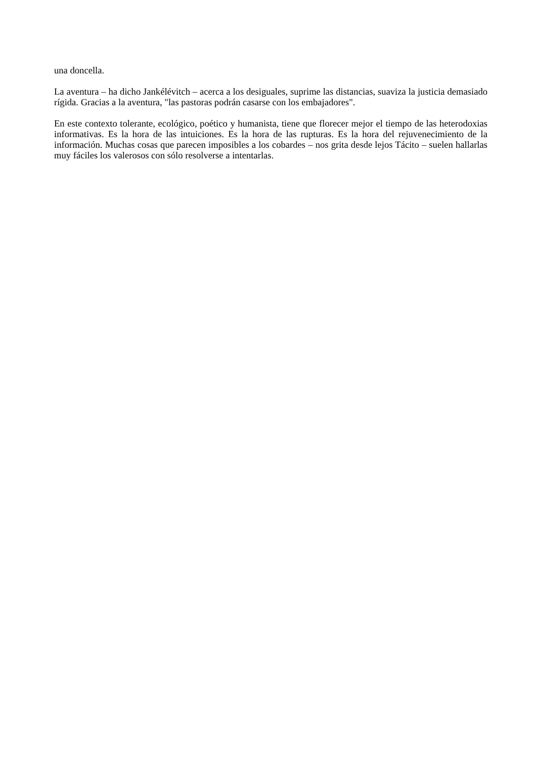una doncella.
La aventura – ha dicho Jankélévitch – acerca a los desiguales, suprime las distancias, suaviza la justicia demasiado rígida. Gracias a la aventura, "las pastoras podrán casarse con los embajadores".
En este contexto tolerante, ecológico, poético y humanista, tiene que florecer mejor el tiempo de las heterodoxias informativas. Es la hora de las intuiciones. Es la hora de las rupturas. Es la hora del rejuvenecimiento de la información. Muchas cosas que parecen imposibles a los cobardes – nos grita desde lejos Tácito – suelen hallarlas muy fáciles los valerosos con sólo resolverse a intentarlas.